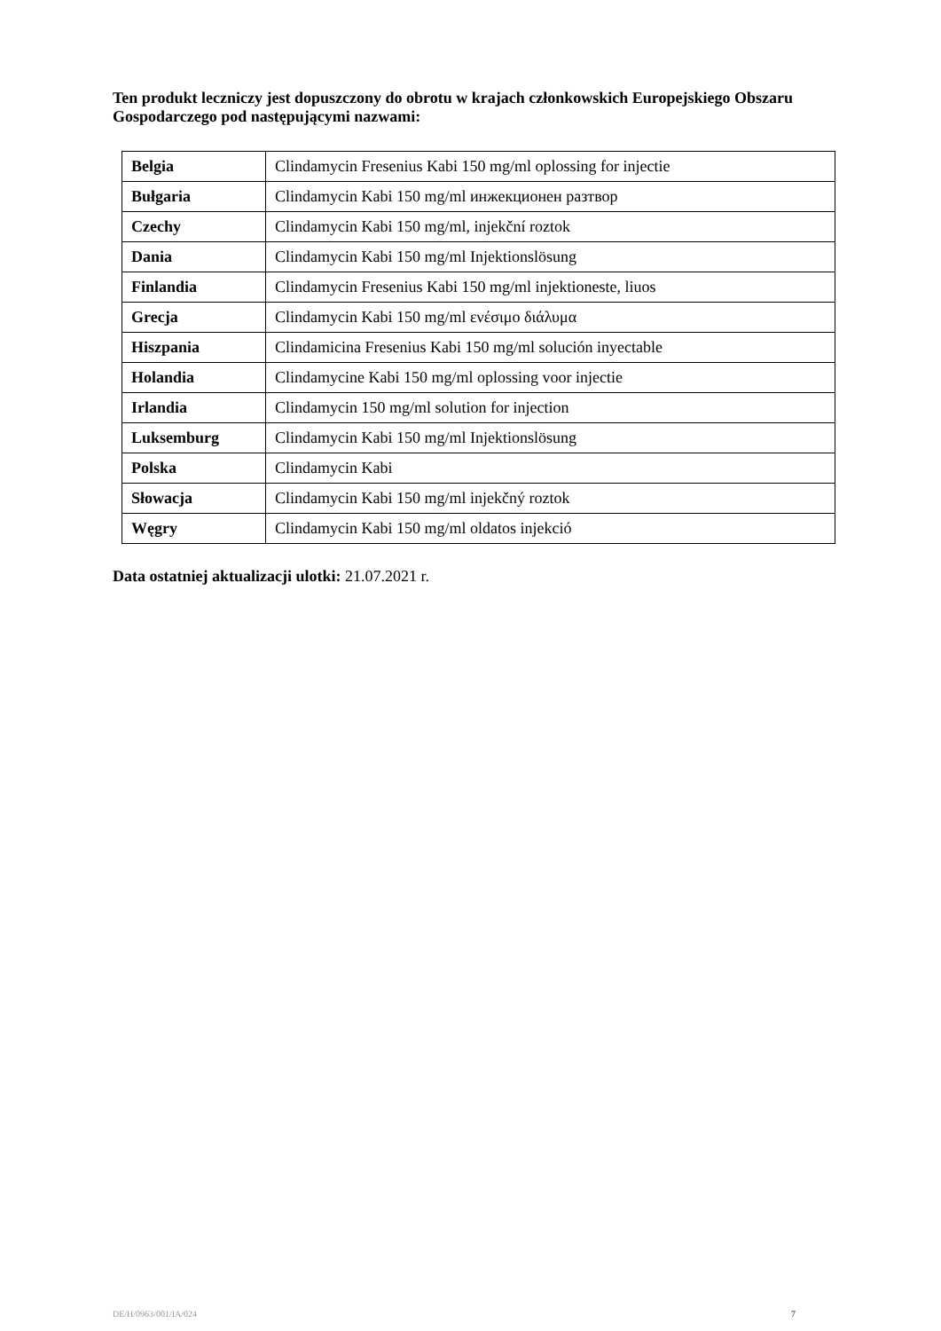Ten produkt leczniczy jest dopuszczony do obrotu w krajach członkowskich Europejskiego Obszaru Gospodarczego pod następującymi nazwami:
| Belgia | Clindamycin Fresenius Kabi 150 mg/ml oplossing for injectie |
| Bułgaria | Clindamycin Kabi 150 mg/ml инжекционен разтвор |
| Czechy | Clindamycin Kabi 150 mg/ml, injekční roztok |
| Dania | Clindamycin Kabi 150 mg/ml Injektionslösung |
| Finlandia | Clindamycin Fresenius Kabi 150 mg/ml injektioneste, liuos |
| Grecja | Clindamycin Kabi 150 mg/ml ενέσιμο διάλυμα |
| Hiszpania | Clindamicina Fresenius Kabi 150 mg/ml solución inyectable |
| Holandia | Clindamycine Kabi 150 mg/ml oplossing voor injectie |
| Irlandia | Clindamycin 150 mg/ml solution for injection |
| Luksemburg | Clindamycin Kabi 150 mg/ml Injektionslösung |
| Polska | Clindamycin Kabi |
| Słowacja | Clindamycin Kabi 150 mg/ml injekčný roztok |
| Węgry | Clindamycin Kabi 150 mg/ml oldatos injekció |
Data ostatniej aktualizacji ulotki: 21.07.2021 r.
DE/H/0963/001/IA/024 7